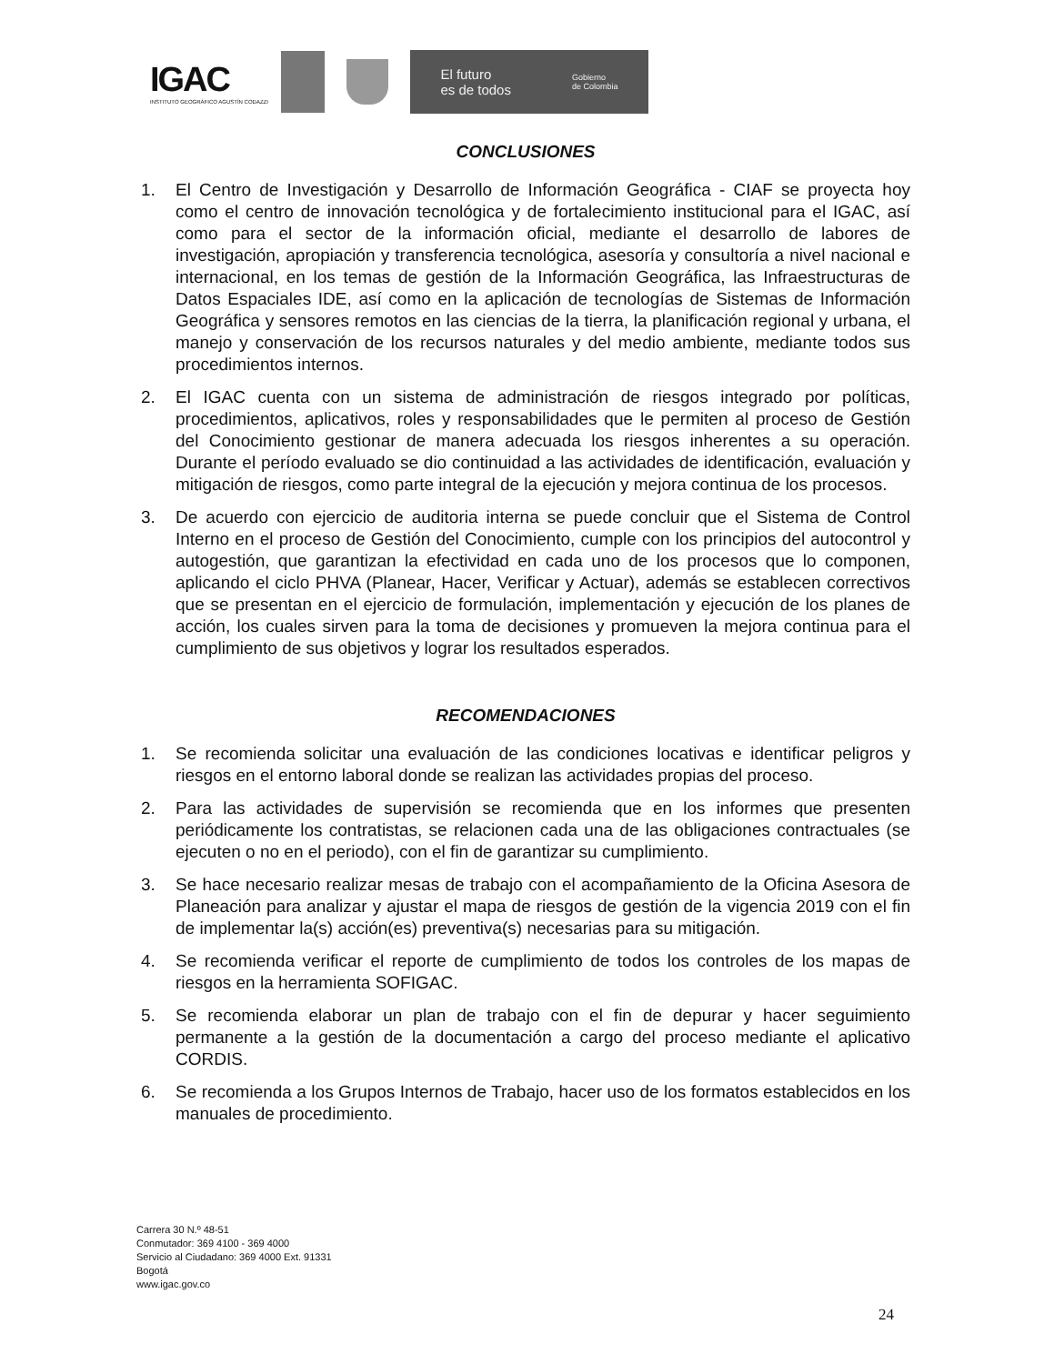IGAC
INSTITUTO GEOGRÁFICO AGUSTÍN CODAZZI
El futuro
es de todos Gobierno
de Colombia
CONCLUSIONES
1. El Centro de Investigación y Desarrollo de Información Geográfica - CIAF se proyecta hoy como el centro de innovación tecnológica y de fortalecimiento institucional para el IGAC, así como para el sector de la información oficial, mediante el desarrollo de labores de investigación, apropiación y transferencia tecnológica, asesoría y consultoría a nivel nacional e internacional, en los temas de gestión de la Información Geográfica, las Infraestructuras de Datos Espaciales IDE, así como en la aplicación de tecnologías de Sistemas de Información Geográfica y sensores remotos en las ciencias de la tierra, la planificación regional y urbana, el manejo y conservación de los recursos naturales y del medio ambiente, mediante todos sus procedimientos internos.
2. El IGAC cuenta con un sistema de administración de riesgos integrado por políticas, procedimientos, aplicativos, roles y responsabilidades que le permiten al proceso de Gestión del Conocimiento gestionar de manera adecuada los riesgos inherentes a su operación. Durante el período evaluado se dio continuidad a las actividades de identificación, evaluación y mitigación de riesgos, como parte integral de la ejecución y mejora continua de los procesos.
3. De acuerdo con ejercicio de auditoria interna se puede concluir que el Sistema de Control Interno en el proceso de Gestión del Conocimiento, cumple con los principios del autocontrol y autogestión, que garantizan la efectividad en cada uno de los procesos que lo componen, aplicando el ciclo PHVA (Planear, Hacer, Verificar y Actuar), además se establecen correctivos que se presentan en el ejercicio de formulación, implementación y ejecución de los planes de acción, los cuales sirven para la toma de decisiones y promueven la mejora continua para el cumplimiento de sus objetivos y lograr los resultados esperados.
RECOMENDACIONES
1. Se recomienda solicitar una evaluación de las condiciones locativas e identificar peligros y riesgos en el entorno laboral donde se realizan las actividades propias del proceso.
2. Para las actividades de supervisión se recomienda que en los informes que presenten periódicamente los contratistas, se relacionen cada una de las obligaciones contractuales (se ejecuten o no en el periodo), con el fin de garantizar su cumplimiento.
3. Se hace necesario realizar mesas de trabajo con el acompañamiento de la Oficina Asesora de Planeación para analizar y ajustar el mapa de riesgos de gestión de la vigencia 2019 con el fin de implementar la(s) acción(es) preventiva(s) necesarias para su mitigación.
4. Se recomienda verificar el reporte de cumplimiento de todos los controles de los mapas de riesgos en la herramienta SOFIGAC.
5. Se recomienda elaborar un plan de trabajo con el fin de depurar y hacer seguimiento permanente a la gestión de la documentación a cargo del proceso mediante el aplicativo CORDIS.
6. Se recomienda a los Grupos Internos de Trabajo, hacer uso de los formatos establecidos en los manuales de procedimiento.
Carrera 30 N.º 48-51
Conmutador: 369 4100 - 369 4000
Servicio al Ciudadano: 369 4000 Ext. 91331
Bogotá
www.igac.gov.co
24